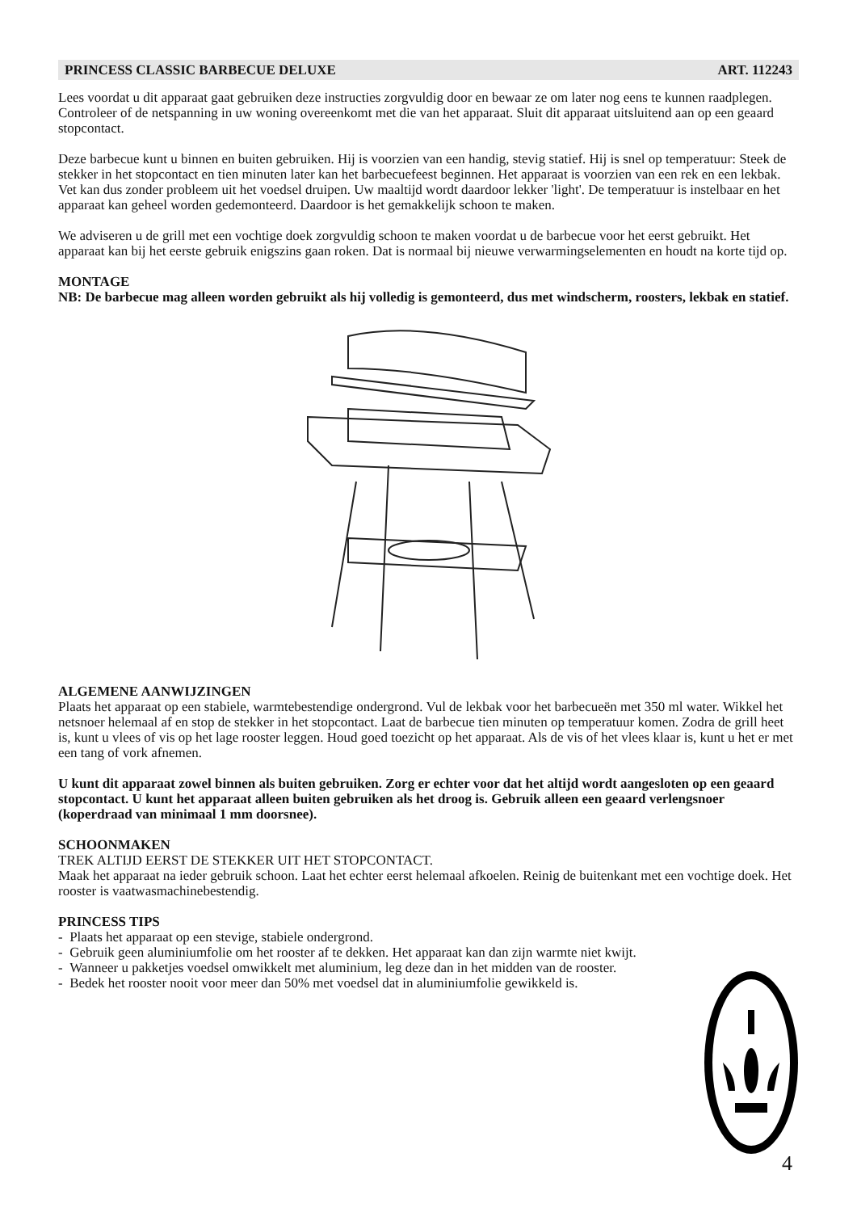PRINCESS CLASSIC BARBECUE DELUXE ART. 112243
Lees voordat u dit apparaat gaat gebruiken deze instructies zorgvuldig door en bewaar ze om later nog eens te kunnen raadplegen. Controleer of de netspanning in uw woning overeenkomt met die van het apparaat. Sluit dit apparaat uitsluitend aan op een geaard stopcontact.
Deze barbecue kunt u binnen en buiten gebruiken. Hij is voorzien van een handig, stevig statief. Hij is snel op temperatuur: Steek de stekker in het stopcontact en tien minuten later kan het barbecuefeest beginnen. Het apparaat is voorzien van een rek en een lekbak. Vet kan dus zonder probleem uit het voedsel druipen. Uw maaltijd wordt daardoor lekker 'light'. De temperatuur is instelbaar en het apparaat kan geheel worden gedemonteerd. Daardoor is het gemakkelijk schoon te maken.
We adviseren u de grill met een vochtige doek zorgvuldig schoon te maken voordat u de barbecue voor het eerst gebruikt. Het apparaat kan bij het eerste gebruik enigszins gaan roken. Dat is normaal bij nieuwe verwarmingselementen en houdt na korte tijd op.
MONTAGE
NB: De barbecue mag alleen worden gebruikt als hij volledig is gemonteerd, dus met windscherm, roosters, lekbak en statief.
ALGEMENE AANWIJZINGEN
Plaats het apparaat op een stabiele, warmtebestendige ondergrond. Vul de lekbak voor het barbecueën met 350 ml water. Wikkel het netsnoer helemaal af en stop de stekker in het stopcontact. Laat de barbecue tien minuten op temperatuur komen. Zodra de grill heet is, kunt u vlees of vis op het lage rooster leggen. Houd goed toezicht op het apparaat. Als de vis of het vlees klaar is, kunt u het er met een tang of vork afnemen.
U kunt dit apparaat zowel binnen als buiten gebruiken. Zorg er echter voor dat het altijd wordt aangesloten op een geaard stopcontact. U kunt het apparaat alleen buiten gebruiken als het droog is. Gebruik alleen een geaard verlengsnoer (koperdraad van minimaal 1 mm doorsnee).
SCHOONMAKEN
TREK ALTIJD EERST DE STEKKER UIT HET STOPCONTACT.
Maak het apparaat na ieder gebruik schoon. Laat het echter eerst helemaal afkoelen. Reinig de buitenkant met een vochtige doek. Het rooster is vaatwasmachinebestendig.
PRINCESS TIPS
- Plaats het apparaat op een stevige, stabiele ondergrond.
- Gebruik geen aluminiumfolie om het rooster af te dekken. Het apparaat kan dan zijn warmte niet kwijt.
- Wanneer u pakketjes voedsel omwikkelt met aluminium, leg deze dan in het midden van de rooster.
- Bedek het rooster nooit voor meer dan 50% met voedsel dat in aluminiumfolie gewikkeld is.
4